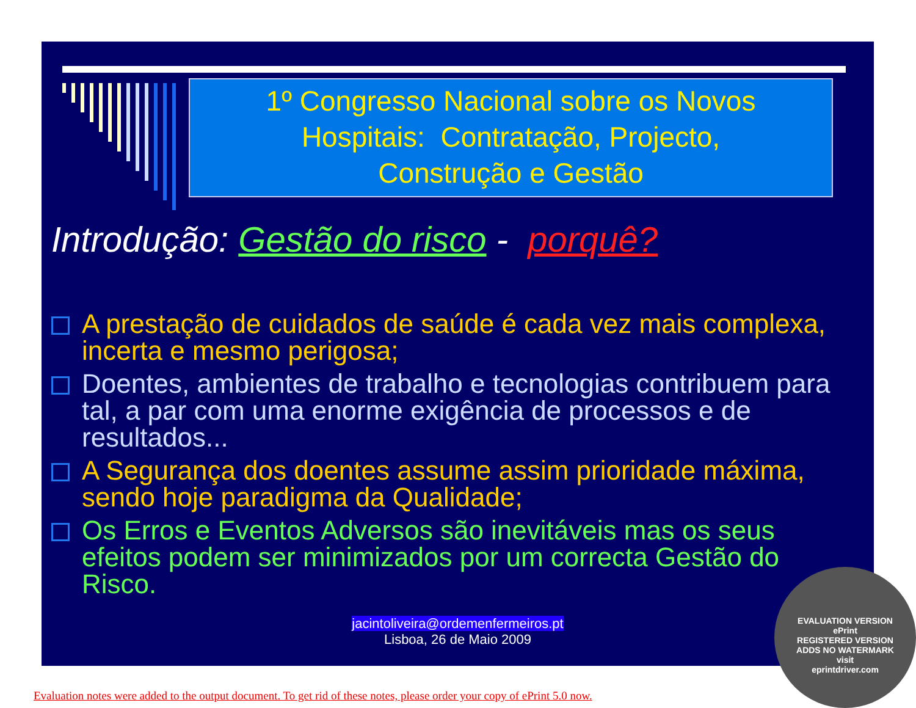1º Congresso Nacional sobre os Novos
Hospitais: Contratação, Projecto,
Construção e Gestão
Introdução: Gestão do risco - porquê?
A prestação de cuidados de saúde é cada vez mais complexa, incerta e mesmo perigosa;
Doentes, ambientes de trabalho e tecnologias contribuem para tal, a par com uma enorme exigência de processos e de resultados...
A Segurança dos doentes assume assim prioridade máxima, sendo hoje paradigma da Qualidade;
Os Erros e Eventos Adversos são inevitáveis mas os seus efeitos podem ser minimizados por um correcta Gestão do Risco.
jacintoliveira@ordemenfermeiros.pt
Lisboa, 26 de Maio 2009
EVALUATION VERSION
ePrint
REGISTERED VERSION
ADDS NO WATERMARK
visit
eprintdriver.com
Evaluation notes were added to the output document. To get rid of these notes, please order your copy of ePrint 5.0 now.